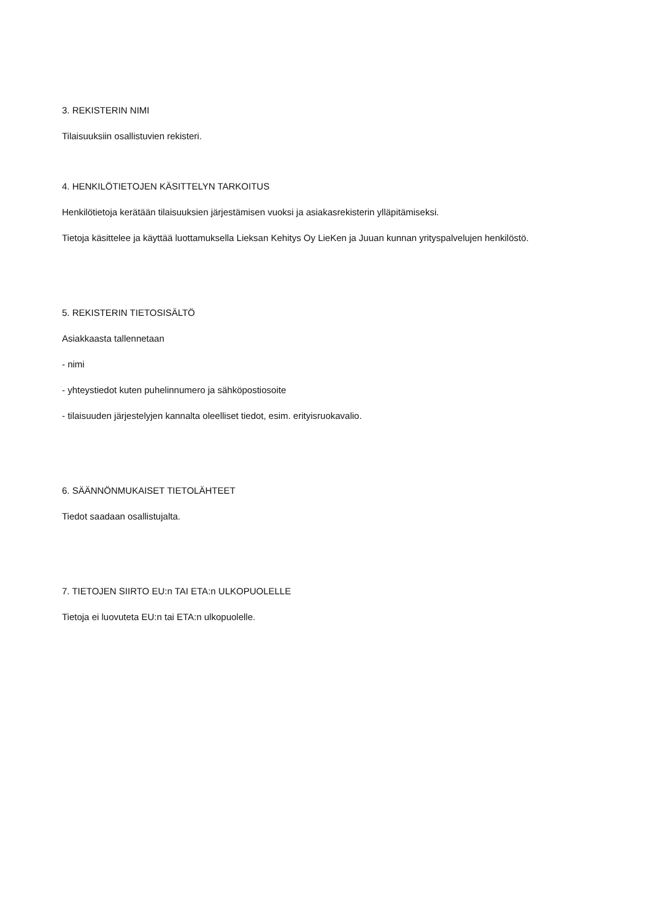3. REKISTERIN NIMI
Tilaisuuksiin osallistuvien rekisteri.
4. HENKILÖTIETOJEN KÄSITTELYN TARKOITUS
Henkilötietoja kerätään tilaisuuksien järjestämisen vuoksi ja asiakasrekisterin ylläpitämiseksi.
Tietoja käsittelee ja käyttää luottamuksella Lieksan Kehitys Oy LieKen ja Juuan kunnan yrityspalvelujen henkilöstö.
5. REKISTERIN TIETOSISÄLTÖ
Asiakkaasta tallennetaan
- nimi
- yhteystiedot kuten puhelinnumero ja sähköpostiosoite
- tilaisuuden järjestelyjen kannalta oleelliset tiedot, esim. erityisruokavalio.
6. SÄÄNNÖNMUKAISET TIETOLÄHTEET
Tiedot saadaan osallistujalta.
7. TIETOJEN SIIRTO EU:n TAI ETA:n ULKOPUOLELLE
Tietoja ei luovuteta EU:n tai ETA:n ulkopuolelle.